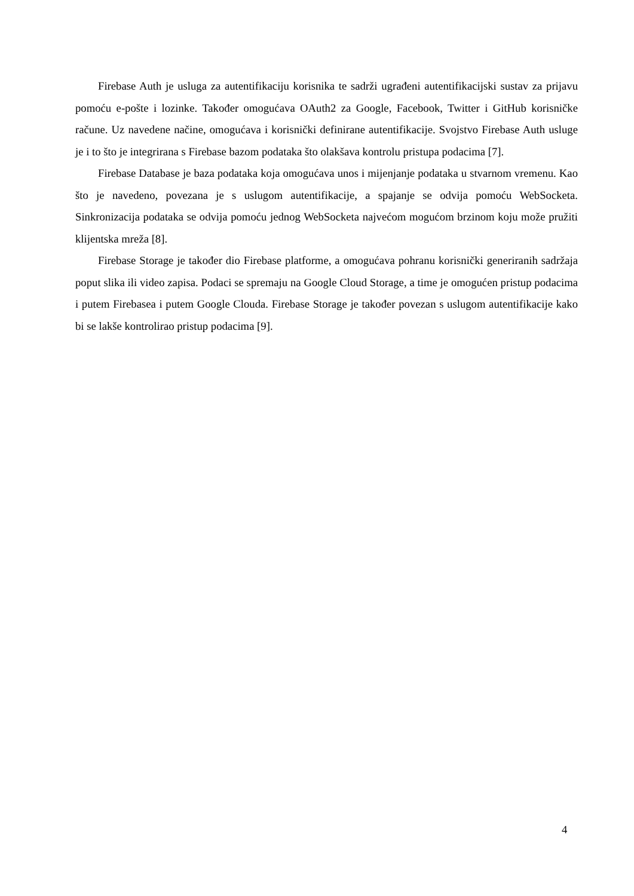Firebase Auth je usluga za autentifikaciju korisnika te sadrži ugrađeni autentifikacijski sustav za prijavu pomoću e-pošte i lozinke. Također omogućava OAuth2 za Google, Facebook, Twitter i GitHub korisničke račune. Uz navedene načine, omogućava i korisnički definirane autentifikacije. Svojstvo Firebase Auth usluge je i to što je integrirana s Firebase bazom podataka što olakšava kontrolu pristupa podacima [7].
Firebase Database je baza podataka koja omogućava unos i mijenjanje podataka u stvarnom vremenu. Kao što je navedeno, povezana je s uslugom autentifikacije, a spajanje se odvija pomoću WebSocketa. Sinkronizacija podataka se odvija pomoću jednog WebSocketa najvećom mogućom brzinom koju može pružiti klijentska mreža [8].
Firebase Storage je također dio Firebase platforme, a omogućava pohranu korisnički generiranih sadržaja poput slika ili video zapisa. Podaci se spremaju na Google Cloud Storage, a time je omogućen pristup podacima i putem Firebasea i putem Google Clouda. Firebase Storage je također povezan s uslugom autentifikacije kako bi se lakše kontrolirao pristup podacima [9].
4